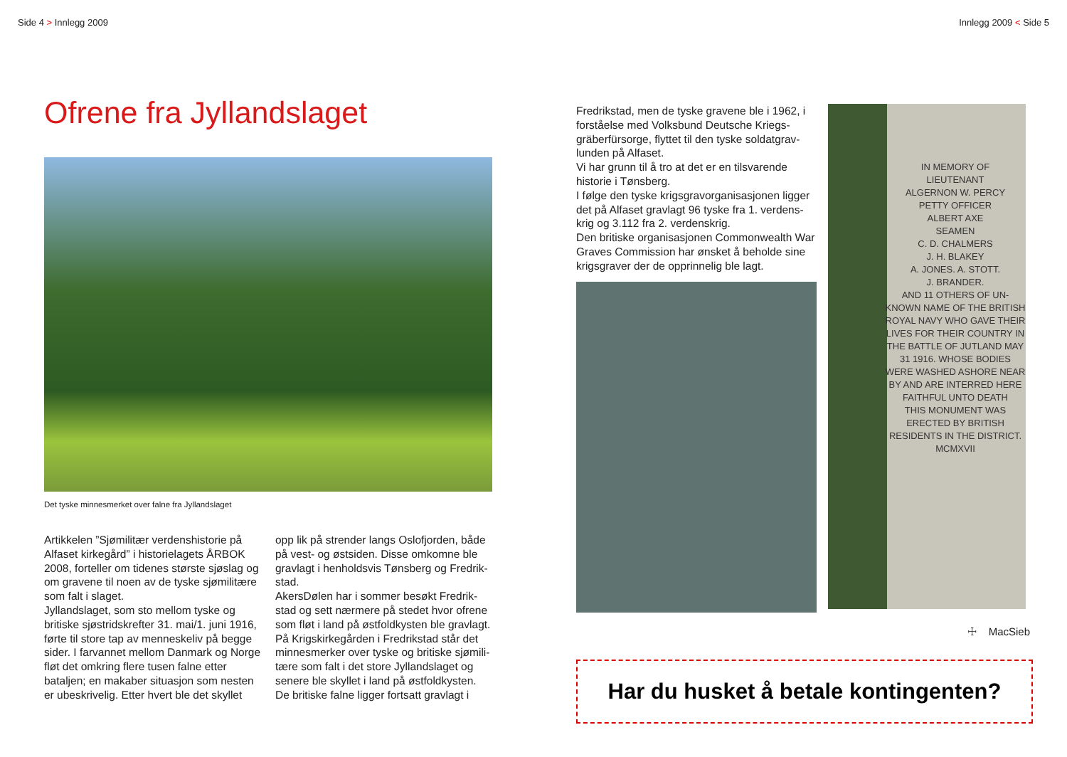Side 4 > Innlegg 2009
Ofrene fra Jyllandslaget
Det tyske minnesmerket over falne fra Jyllandslaget
Artikkelen ”Sjømilitær verdenshistorie på Alfaset kirkegård” i historielagets ÅRBOK 2008, forteller om tidenes største sjøslag og om gravene til noen av de tyske sjømilitære som falt i slaget.
Jyllandslaget, som sto mellom tyske og britiske sjøstridskrefter 31. mai/1. juni 1916, førte til store tap av menneskeliv på begge sider. I farvannet mellom Danmark og Norge fløt det omkring flere tusen falne etter bataljen; en makaber situasjon som nesten er ubeskrivelig. Etter hvert ble det skyllet
opp lik på strender langs Oslofjorden, både på vest- og østsiden. Disse omkomne ble gravlagt i henholdsvis Tønsberg og Fredrik-stad.
AkersDølen har i sommer besøkt Fredrik-stad og sett nærmere på stedet hvor ofrene som fløt i land på østfoldkysten ble gravlagt. På Krigskirkegården i Fredrikstad står det minnesmerker over tyske og britiske sjømili-tære som falt i det store Jyllandslaget og senere ble skyllet i land på østfoldkysten. De britiske falne ligger fortsatt gravlagt i
Innlegg 2009 < Side 5
Fredrikstad, men de tyske gravene ble i 1962, i forståelse med Volksbund Deutsche Kriegs-gräberfürsorge, flyttet til den tyske soldatgrav-lunden på Alfaset.
Vi har grunn til å tro at det er en tilsvarende historie i Tønsberg.
I følge den tyske krigsgravorganisasjonen ligger det på Alfaset gravlagt 96 tyske fra 1. verdens-krig og 3.112 fra 2. verdenskrig.
Den britiske organisasjonen Commonwealth War Graves Commission har ønsket å beholde sine krigsgraver der de opprinnelig ble lagt.
IN MEMORY OF
LIEUTENANT
ALGERNON W. PERCY
PETTY OFFICER
ALBERT AXE
SEAMEN
C. D. CHALMERS
J. H. BLAKEY
A. JONES. A. STOTT.
J. BRANDER.
AND 11 OTHERS OF UN-KNOWN NAME OF THE BRITISH ROYAL NAVY WHO GAVE THEIR LIVES FOR THEIR COUNTRY IN THE BATTLE OF JUTLAND MAY 31 1916. WHOSE BODIES WERE WASHED ASHORE NEAR BY AND ARE INTERRED HERE
FAITHFUL UNTO DEATH
THIS MONUMENT WAS ERECTED BY BRITISH RESIDENTS IN THE DISTRICT.
MCMXVII
☩ MacSieb
Har du husket å betale kontingenten?